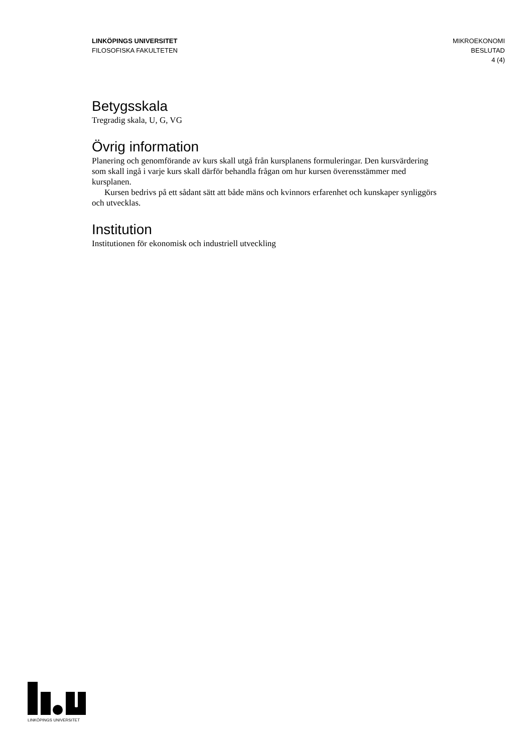LINKÖPINGS UNIVERSITET
FILOSOFISKA FAKULTETEN
MIKROEKONOMI
BESLUTAD
4 (4)
Betygsskala
Tregradig skala, U, G, VG
Övrig information
Planering och genomförande av kurs skall utgå från kursplanens formuleringar. Den kursvärdering som skall ingå i varje kurs skall därför behandla frågan om hur kursen överensstämmer med kursplanen.
Kursen bedrivs på ett sådant sätt att både mäns och kvinnors erfarenhet och kunskaper synliggörs och utvecklas.
Institution
Institutionen för ekonomisk och industriell utveckling
LINKÖPINGS UNIVERSITET